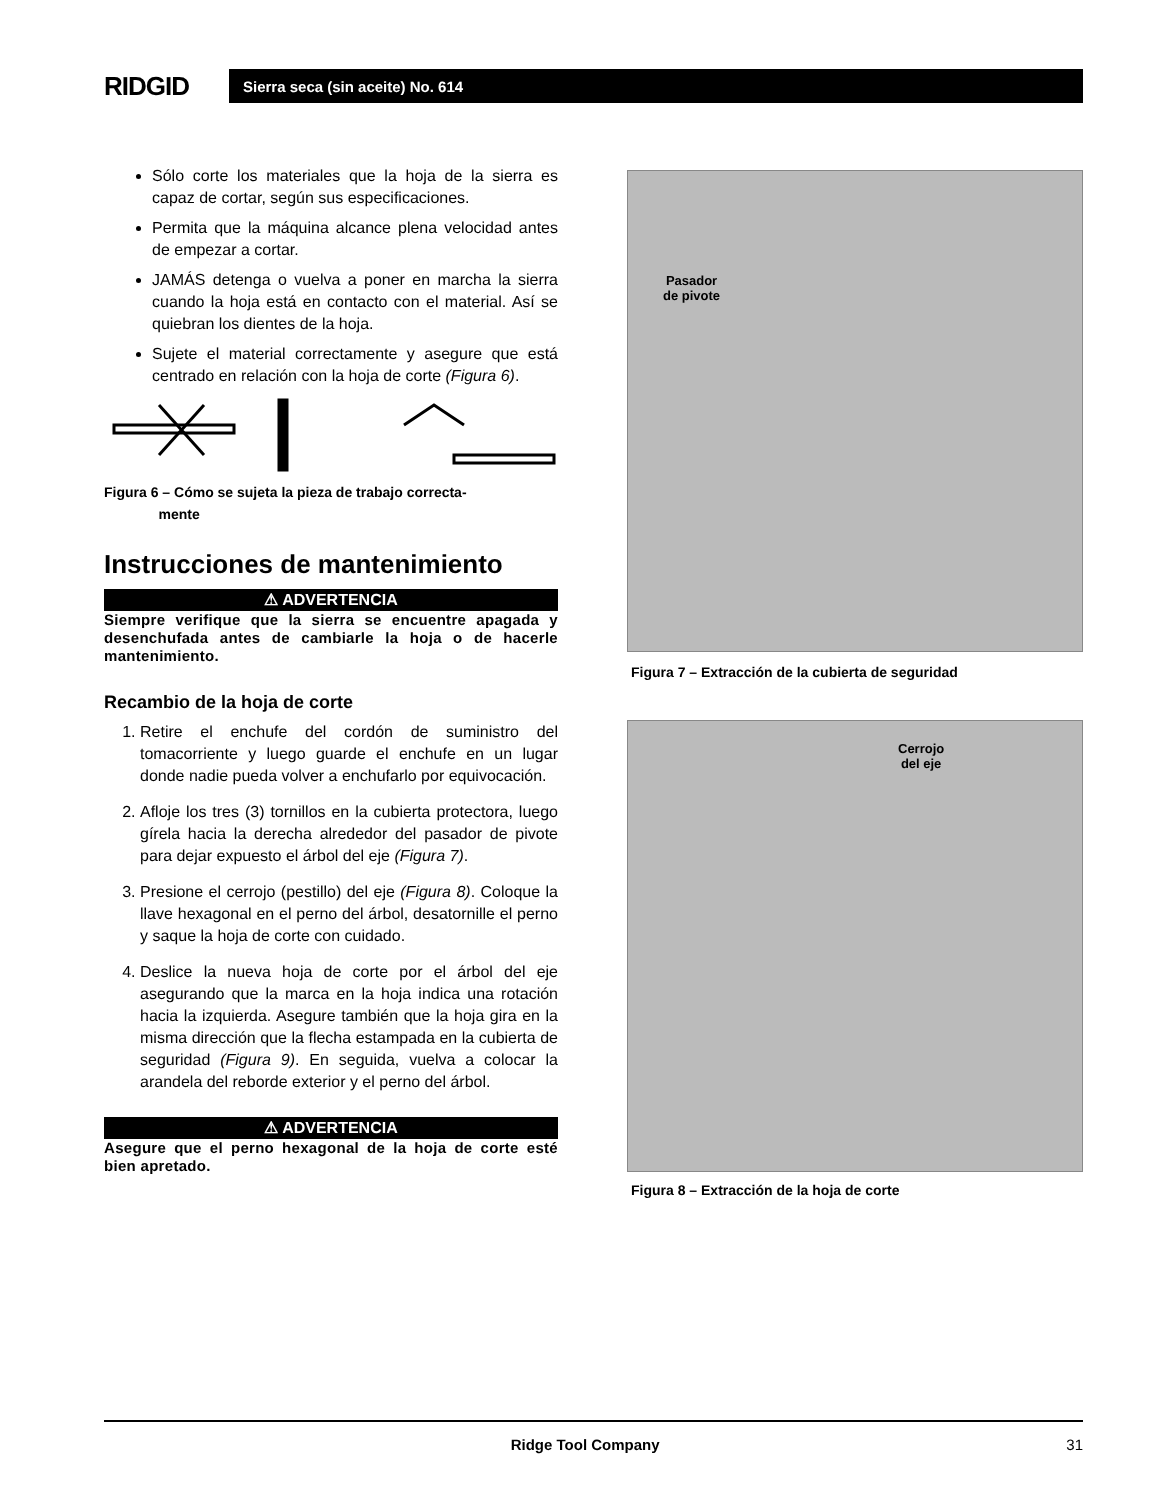RIDGID
Sierra seca (sin aceite) No. 614
Sólo corte los materiales que la hoja de la sierra es capaz de cortar, según sus especificaciones.
Permita que la máquina alcance plena velocidad antes de empezar a cortar.
JAMÁS detenga o vuelva a poner en marcha la sierra cuando la hoja está en contacto con el material. Así se quiebran los dientes de la hoja.
Sujete el material correctamente y asegure que está centrado en relación con la hoja de corte (Figura 6).
Figura 6 – Cómo se sujeta la pieza de trabajo correcta-
mente
Instrucciones de mantenimiento
⚠ ADVERTENCIA
Siempre verifique que la sierra se encuentre apagada y desenchufada antes de cambiarle la hoja o de hacerle mantenimiento.
Recambio de la hoja de corte
1. Retire el enchufe del cordón de suministro del tomacorriente y luego guarde el enchufe en un lugar donde nadie pueda volver a enchufarlo por equivocación.
2. Afloje los tres (3) tornillos en la cubierta protectora, luego gírela hacia la derecha alrededor del pasador de pivote para dejar expuesto el árbol del eje (Figura 7).
3. Presione el cerrojo (pestillo) del eje (Figura 8). Coloque la llave hexagonal en el perno del árbol, desatornille el perno y saque la hoja de corte con cuidado.
4. Deslice la nueva hoja de corte por el árbol del eje asegurando que la marca en la hoja indica una rotación hacia la izquierda. Asegure también que la hoja gira en la misma dirección que la flecha estampada en la cubierta de seguridad (Figura 9). En seguida, vuelva a colocar la arandela del reborde exterior y el perno del árbol.
⚠ ADVERTENCIA
Asegure que el perno hexagonal de la hoja de corte esté bien apretado.
Pasador
de pivote
Figura 7 – Extracción de la cubierta de seguridad
Cerrojo
del eje
Figura 8 – Extracción de la hoja de corte
Ridge Tool Company 31